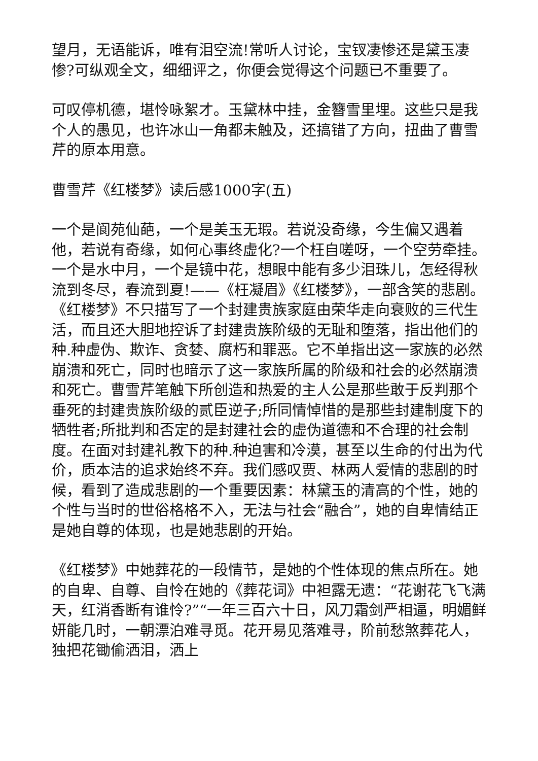望月，无语能诉，唯有泪空流!常听人讨论，宝钗凄惨还是黛玉凄惨?可纵观全文，细细评之，你便会觉得这个问题已不重要了。
可叹停机德，堪怜咏絮才。玉黛林中挂，金簪雪里埋。这些只是我个人的愚见，也许冰山一角都未触及，还搞错了方向，扭曲了曹雪芹的原本用意。
曹雪芹《红楼梦》读后感1000字(五)
一个是阆苑仙葩，一个是美玉无瑕。若说没奇缘，今生偏又遇着他，若说有奇缘，如何心事终虚化?一个枉自嗟呀，一个空劳牵挂。一个是水中月，一个是镜中花，想眼中能有多少泪珠儿，怎经得秋流到冬尽，春流到夏!——《枉凝眉》《红楼梦》，一部含笑的悲剧。《红楼梦》不只描写了一个封建贵族家庭由荣华走向衰败的三代生活，而且还大胆地控诉了封建贵族阶级的无耻和堕落，指出他们的种.种虚伪、欺诈、贪婪、腐朽和罪恶。它不单指出这一家族的必然崩溃和死亡，同时也暗示了这一家族所属的阶级和社会的必然崩溃和死亡。曹雪芹笔触下所创造和热爱的主人公是那些敢于反判那个垂死的封建贵族阶级的贰臣逆子;所同情悼惜的是那些封建制度下的牺牲者;所批判和否定的是封建社会的虚伪道德和不合理的社会制度。在面对封建礼教下的种.种迫害和冷漠，甚至以生命的付出为代价，质本洁的追求始终不弃。我们感叹贾、林两人爱情的悲剧的时候，看到了造成悲剧的一个重要因素：林黛玉的清高的个性，她的个性与当时的世俗格格不入，无法与社会“融合”，她的自卑情结正是她自尊的体现，也是她悲剧的开始。
《红楼梦》中她葬花的一段情节，是她的个性体现的焦点所在。她的自卑、自尊、自怜在她的《葬花词》中袒露无遗：“花谢花飞飞满天，红消香断有谁怜?”“一年三百六十日，风刀霜剑严相逼，明媚鲜妍能几时，一朝漂泊难寻觅。花开易见落难寻，阶前愁煞葬花人，独把花锄偷洒泪，洒上